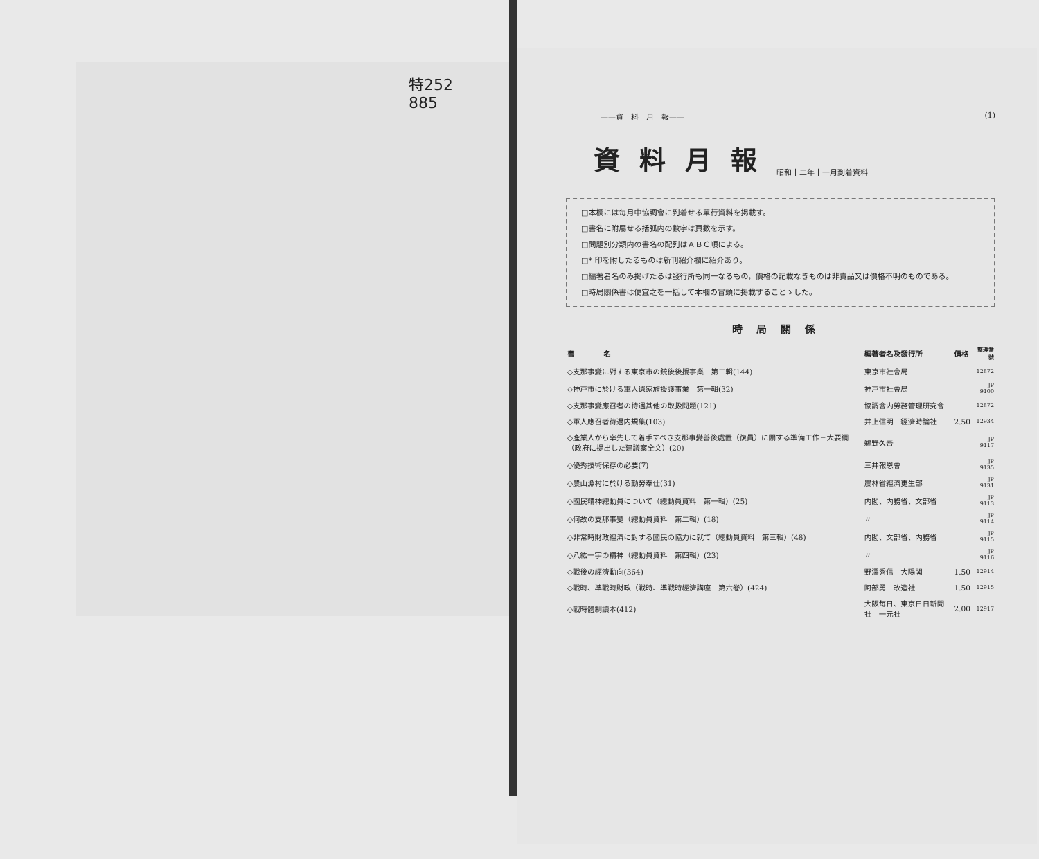特252
885
——資　料　月　報—— (1)
資料月報
昭和十二年十一月到着資料
□本欄には毎月中協調會に到着せる單行資料を掲載す。
□書名に附屬せる括弧内の數字は頁數を示す。
□問題別分類内の書名の配列はＡＢＣ順による。
□* 印を附したるものは新刊紹介欄に紹介あり。
□編著者名のみ掲げたるは發行所も同一なるもの，價格の記載なきものは非賣品又は價格不明のものである。
□時局關係書は便宜之を一括して本欄の冒頭に掲載することゝした。
時局關係
| 書 名 | 編著者名及發行所 | 價格 | 整理番號 |
| --- | --- | --- | --- |
| ◇支那事變に對する東京市の銃後後援事業 第二輯(144) | 東京市社會局 | | 12872 |
| ◇神戸市に於ける軍人遺家族援護事業 第一輯(32) | 神戸市社會局 | | JP 9100 |
| ◇支那事變應召者の待遇其他の取扱問題(121) | 協調會内勞務管理研究會 | | 12872 |
| ◇軍人應召者待遇内規集(103) | 井上信明 經濟時論社 | 2.50 | 12934 |
| ◇產業人から率先して着手すべき支那事變善後處置（復員）に關する準備工作三大要綱（政府に提出した建議案全文）(20) | 鵜野久吾 | | JP 9117 |
| ◇優秀技術保存の必要(7) | 三井報恩會 | | JP 9135 |
| ◇農山漁村に於ける勤勞奉仕(31) | 農林省經濟更生部 | | JP 9131 |
| ◇國民精神總動員について（總動員資料 第一輯）(25) | 内閣、内務省、文部省 | | JP 9113 |
| ◇何故の支那事變（總動員資料 第二輯）(18) | 〃 | | JP 9114 |
| ◇非常時財政經濟に對する國民の協力に就て（總動員資料 第三輯）(48) | 内閣、文部省、内務省 | | JP 9115 |
| ◇八紘一宇の精神（總動員資料 第四輯）(23) | 〃 | | JP 9116 |
| ◇戰後の經濟動向(364) | 野澤秀信 大陽閣 | 1.50 | 12914 |
| ◇戰時、準戰時財政（戰時、準戰時經濟講座 第六卷）(424) | 阿部勇 改造社 | 1.50 | 12915 |
| ◇戰時體制讀本(412) | 大阪每日、東京日日新聞社 一元社 | 2.00 | 12917 |